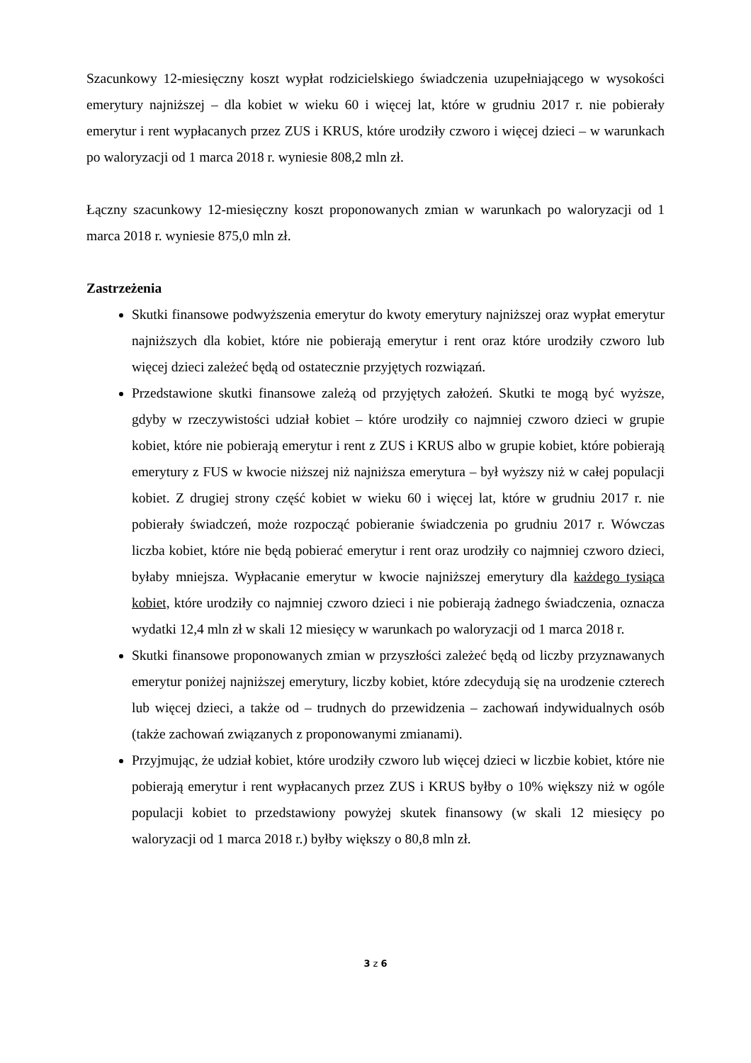Szacunkowy 12-miesięczny koszt wypłat rodzicielskiego świadczenia uzupełniającego w wysokości emerytury najniższej – dla kobiet w wieku 60 i więcej lat, które w grudniu 2017 r. nie pobierały emerytur i rent wypłacanych przez ZUS i KRUS, które urodziły czworo i więcej dzieci – w warunkach po waloryzacji od 1 marca 2018 r. wyniesie 808,2 mln zł.
Łączny szacunkowy 12-miesięczny koszt proponowanych zmian w warunkach po waloryzacji od 1 marca 2018 r. wyniesie 875,0 mln zł.
Zastrzeżenia
Skutki finansowe podwyższenia emerytur do kwoty emerytury najniższej oraz wypłat emerytur najniższych dla kobiet, które nie pobierają emerytur i rent oraz które urodziły czworo lub więcej dzieci zależeć będą od ostatecznie przyjętych rozwiązań.
Przedstawione skutki finansowe zależą od przyjętych założeń. Skutki te mogą być wyższe, gdyby w rzeczywistości udział kobiet – które urodziły co najmniej czworo dzieci w grupie kobiet, które nie pobierają emerytur i rent z ZUS i KRUS albo w grupie kobiet, które pobierają emerytury z FUS w kwocie niższej niż najniższa emerytura – był wyższy niż w całej populacji kobiet. Z drugiej strony część kobiet w wieku 60 i więcej lat, które w grudniu 2017 r. nie pobierały świadczeń, może rozpocząć pobieranie świadczenia po grudniu 2017 r. Wówczas liczba kobiet, które nie będą pobierać emerytur i rent oraz urodziły co najmniej czworo dzieci, byłaby mniejsza. Wypłacanie emerytur w kwocie najniższej emerytury dla każdego tysiąca kobiet, które urodziły co najmniej czworo dzieci i nie pobierają żadnego świadczenia, oznacza wydatki 12,4 mln zł w skali 12 miesięcy w warunkach po waloryzacji od 1 marca 2018 r.
Skutki finansowe proponowanych zmian w przyszłości zależeć będą od liczby przyznawanych emerytur poniżej najniższej emerytury, liczby kobiet, które zdecydują się na urodzenie czterech lub więcej dzieci, a także od – trudnych do przewidzenia – zachowań indywidualnych osób (także zachowań związanych z proponowanymi zmianami).
Przyjmując, że udział kobiet, które urodziły czworo lub więcej dzieci w liczbie kobiet, które nie pobierają emerytur i rent wypłacanych przez ZUS i KRUS byłby o 10% większy niż w ogóle populacji kobiet to przedstawiony powyżej skutek finansowy (w skali 12 miesięcy po waloryzacji od 1 marca 2018 r.) byłby większy o 80,8 mln zł.
3 z 6